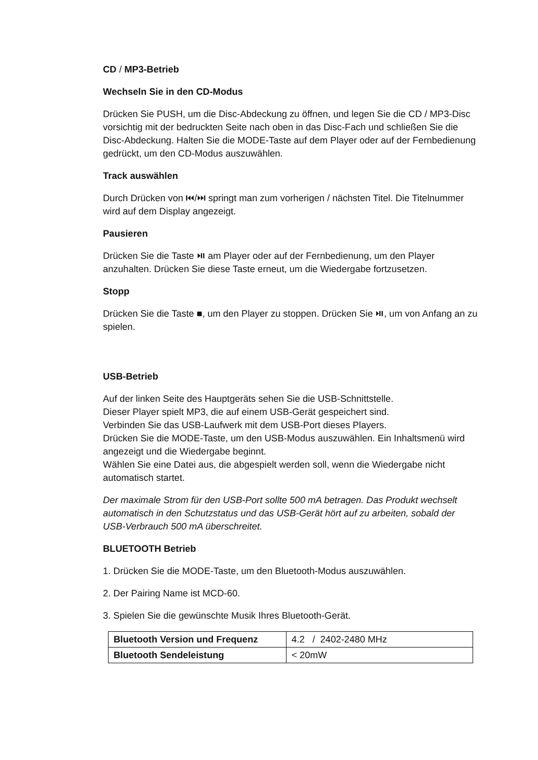CD / MP3-Betrieb
Wechseln Sie in den CD-Modus
Drücken Sie PUSH, um die Disc-Abdeckung zu öffnen, und legen Sie die CD / MP3-Disc vorsichtig mit der bedruckten Seite nach oben in das Disc-Fach und schließen Sie die Disc-Abdeckung. Halten Sie die MODE-Taste auf dem Player oder auf der Fernbedienung gedrückt, um den CD-Modus auszuwählen.
Track auswählen
Durch Drücken von ⏮/⏭ springt man zum vorherigen / nächsten Titel. Die Titelnummer wird auf dem Display angezeigt.
Pausieren
Drücken Sie die Taste ⏯ am Player oder auf der Fernbedienung, um den Player anzuhalten. Drücken Sie diese Taste erneut, um die Wiedergabe fortzusetzen.
Stopp
Drücken Sie die Taste ■, um den Player zu stoppen. Drücken Sie ⏯, um von Anfang an zu spielen.
USB-Betrieb
Auf der linken Seite des Hauptgeräts sehen Sie die USB-Schnittstelle.
Dieser Player spielt MP3, die auf einem USB-Gerät gespeichert sind.
Verbinden Sie das USB-Laufwerk mit dem USB-Port dieses Players.
Drücken Sie die MODE-Taste, um den USB-Modus auszuwählen. Ein Inhaltsmenü wird angezeigt und die Wiedergabe beginnt.
Wählen Sie eine Datei aus, die abgespielt werden soll, wenn die Wiedergabe nicht automatisch startet.
Der maximale Strom für den USB-Port sollte 500 mA betragen. Das Produkt wechselt automatisch in den Schutzstatus und das USB-Gerät hört auf zu arbeiten, sobald der USB-Verbrauch 500 mA überschreitet.
BLUETOOTH Betrieb
1. Drücken Sie die MODE-Taste, um den Bluetooth-Modus auszuwählen.
2. Der Pairing Name ist MCD-60.
3. Spielen Sie die gewünschte Musik Ihres Bluetooth-Gerät.
| Bluetooth Version und Frequenz | 4.2 / 2402-2480 MHz |
| Bluetooth Sendeleistung | < 20mW |